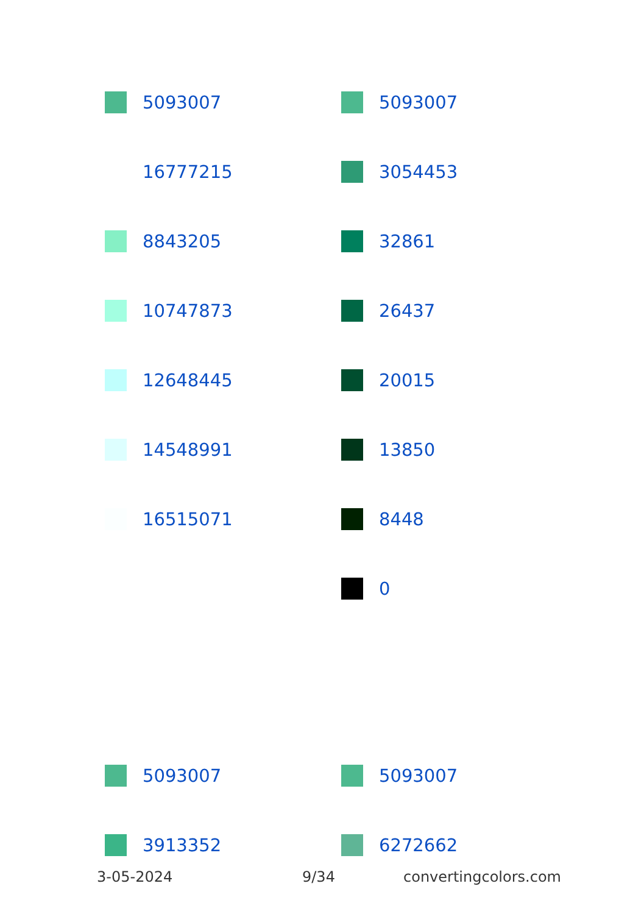5093007 5093007
16777215 3054453
8843205 32861
10747873 26437
12648445 20015
14548991 13850
16515071 8448
0
5093007 5093007
3913352 6272662
3-05-2024 9/34 convertingcolors.com